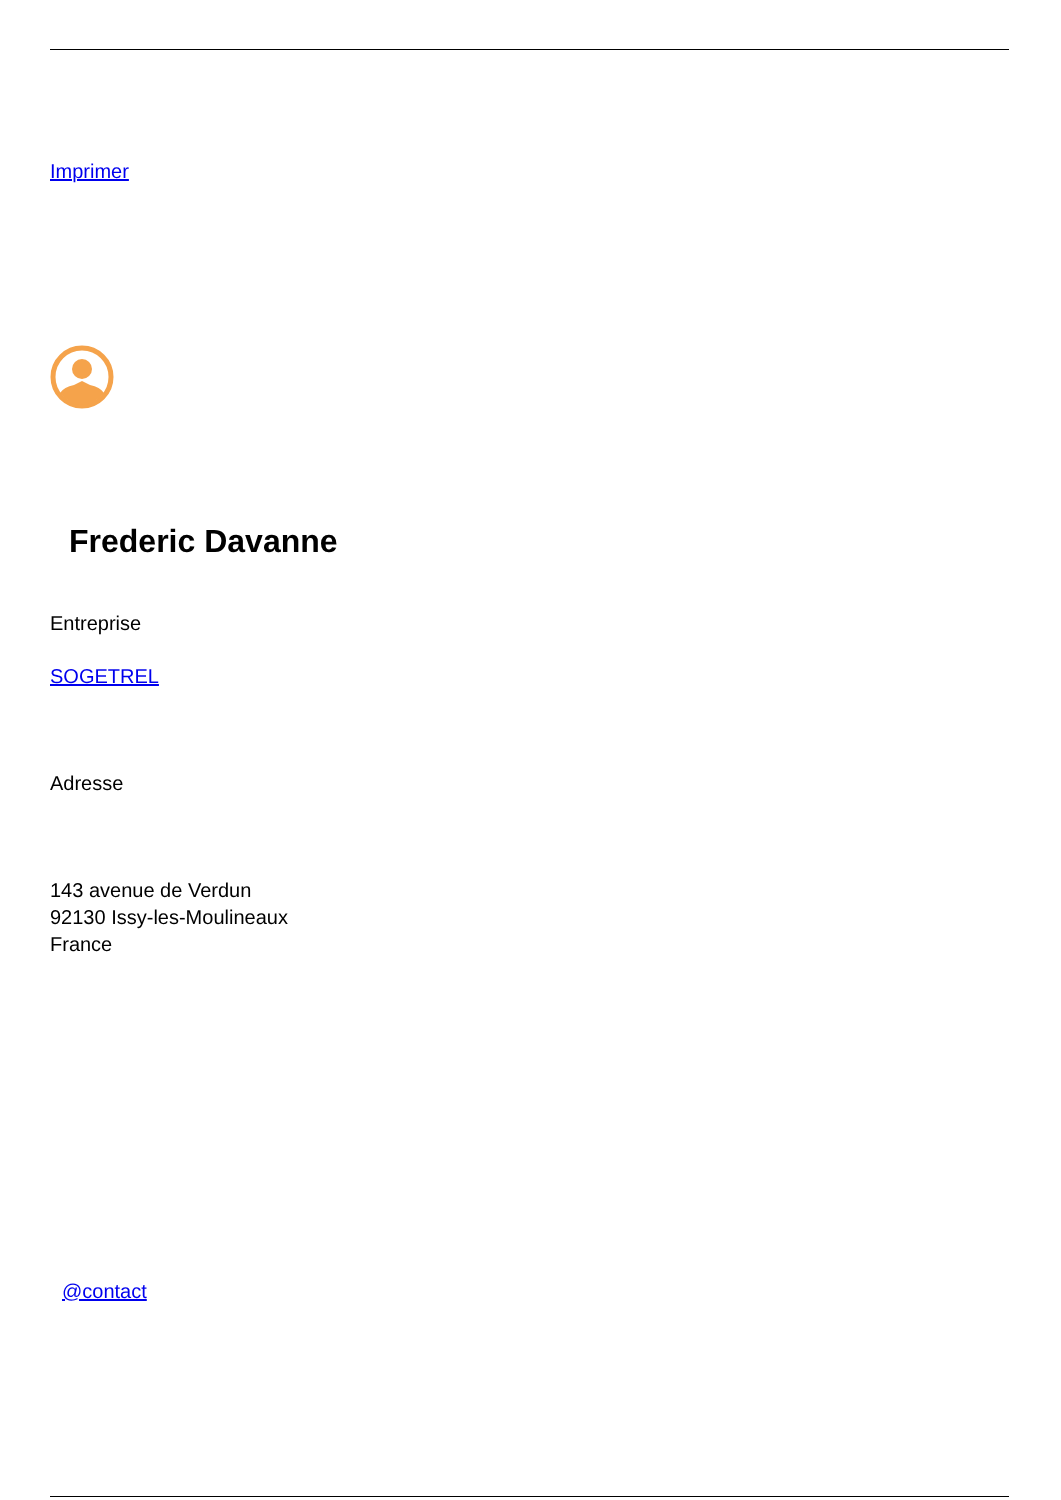Imprimer
Frederic Davanne
Entreprise
SOGETREL
Adresse
143 avenue de Verdun
92130 Issy-les-Moulineaux
France
@contact